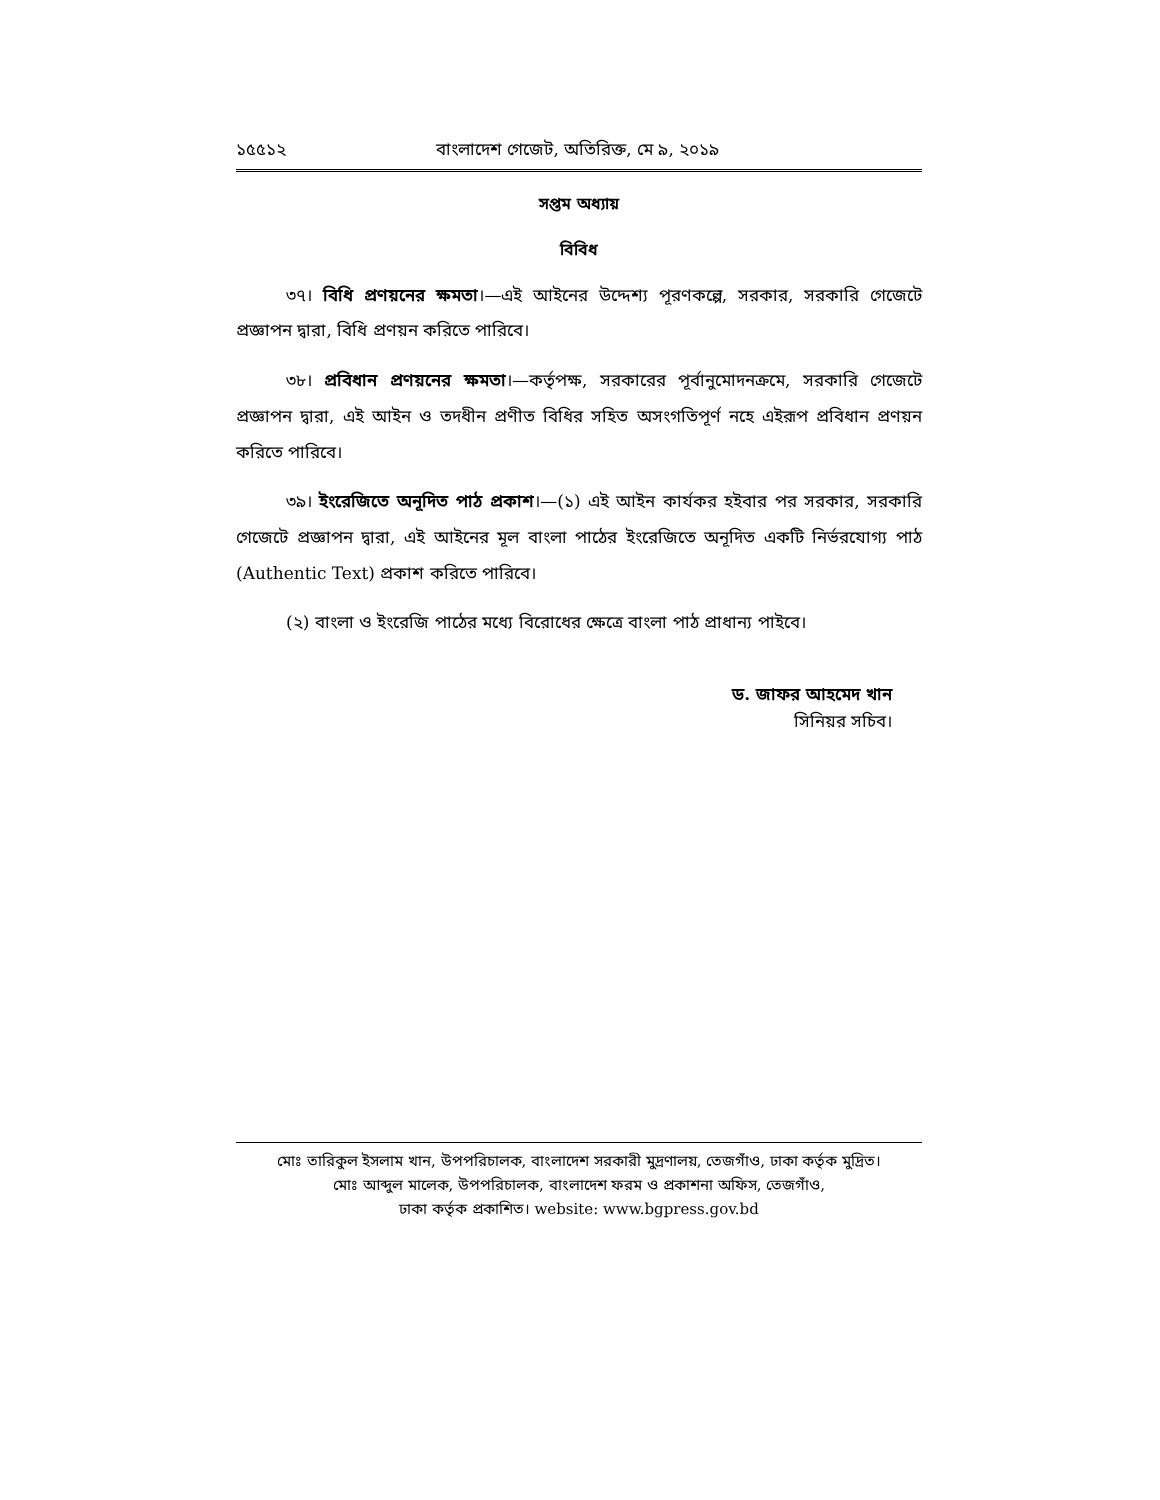১৫৫১২ বাংলাদেশ গেজেট, অতিরিক্ত, মে ৯, ২০১৯
সপ্তম অধ্যায়
বিবিধ
৩৭। বিধি প্রণয়নের ক্ষমতা।—এই আইনের উদ্দেশ্য পূরণকল্পে, সরকার, সরকারি গেজেটে প্রজ্ঞাপন দ্বারা, বিধি প্রণয়ন করিতে পারিবে।
৩৮। প্রবিধান প্রণয়নের ক্ষমতা।—কর্তৃপক্ষ, সরকারের পূর্বানুমোদনক্রমে, সরকারি গেজেটে প্রজ্ঞাপন দ্বারা, এই আইন ও তদধীন প্রণীত বিধির সহিত অসংগতিপূর্ণ নহে এইরূপ প্রবিধান প্রণয়ন করিতে পারিবে।
৩৯। ইংরেজিতে অনূদিত পাঠ প্রকাশ।—(১) এই আইন কার্যকর হইবার পর সরকার, সরকারি গেজেটে প্রজ্ঞাপন দ্বারা, এই আইনের মূল বাংলা পাঠের ইংরেজিতে অনূদিত একটি নির্ভরযোগ্য পাঠ (Authentic Text) প্রকাশ করিতে পারিবে।
(২) বাংলা ও ইংরেজি পাঠের মধ্যে বিরোধের ক্ষেত্রে বাংলা পাঠ প্রাধান্য পাইবে।
ড. জাফর আহমেদ খান
সিনিয়র সচিব।
মোঃ তারিকুল ইসলাম খান, উপপরিচালক, বাংলাদেশ সরকারী মুদ্রণালয়, তেজগাঁও, ঢাকা কর্তৃক মুদ্রিত।
মোঃ আব্দুল মালেক, উপপরিচালক, বাংলাদেশ ফরম ও প্রকাশনা অফিস, তেজগাঁও,
ঢাকা কর্তৃক প্রকাশিত। website: www.bgpress.gov.bd